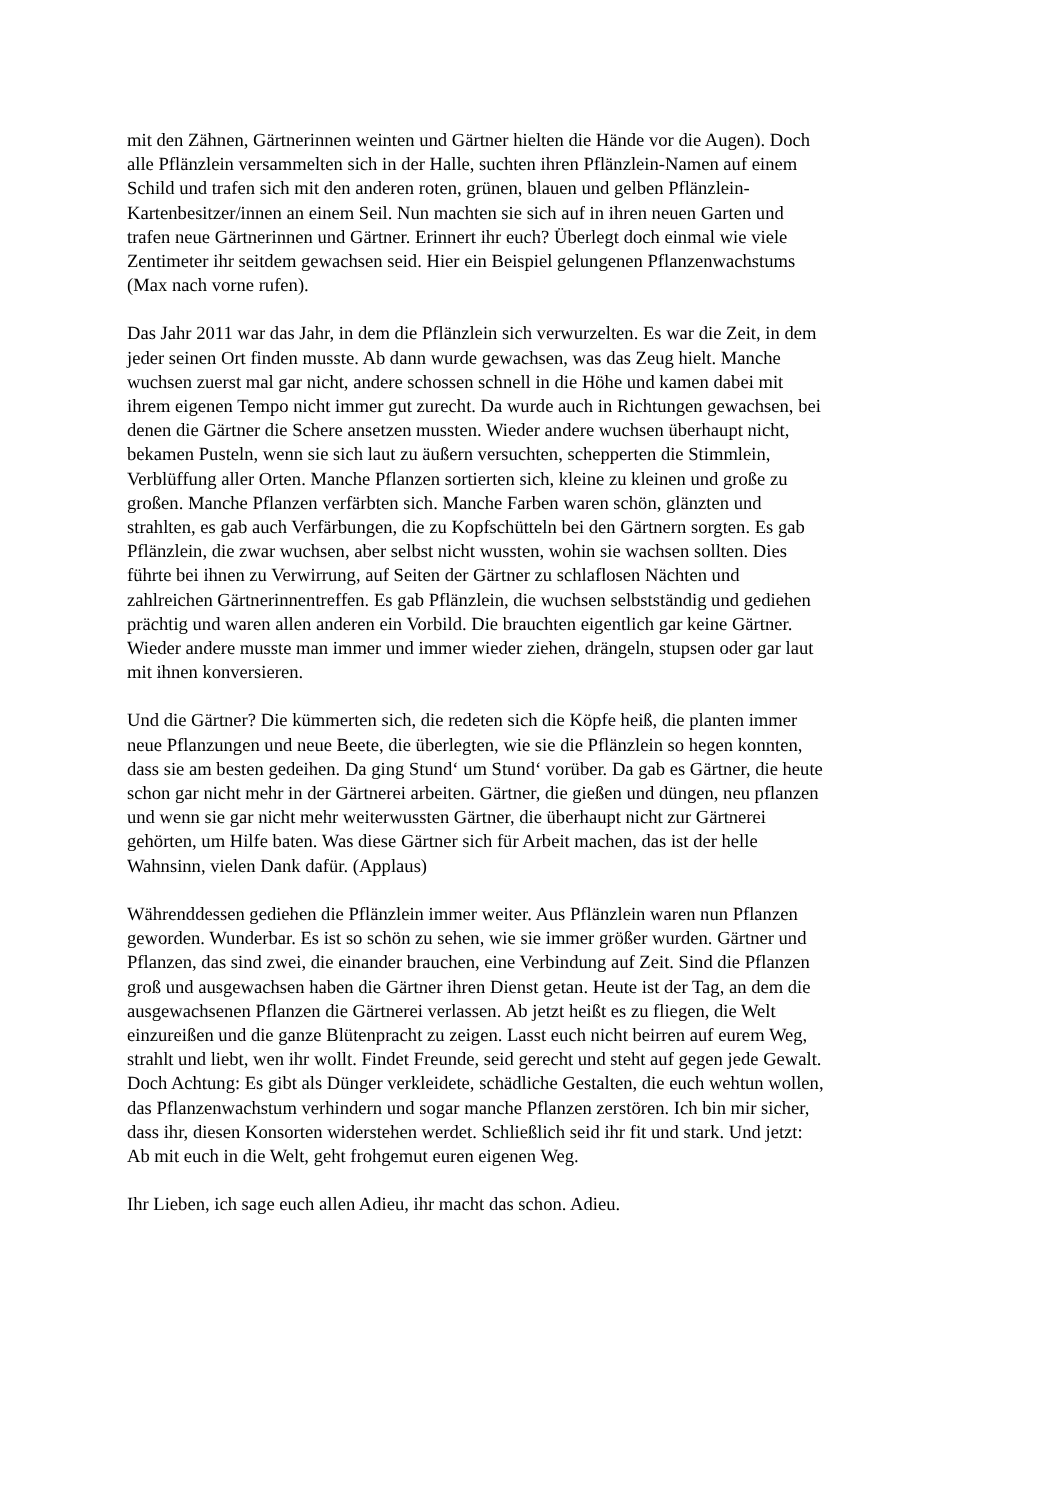mit den Zähnen, Gärtnerinnen weinten und Gärtner hielten die Hände vor die Augen). Doch alle Pflänzlein versammelten sich in der Halle, suchten ihren Pflänzlein-Namen auf einem Schild und trafen sich mit den anderen roten, grünen, blauen und gelben Pflänzlein- Kartenbesitzer/innen an einem Seil. Nun machten sie sich auf in ihren neuen Garten und trafen neue Gärtnerinnen und Gärtner. Erinnert ihr euch? Überlegt doch einmal wie viele Zentimeter ihr seitdem gewachsen seid. Hier ein Beispiel gelungenen Pflanzenwachstums (Max nach vorne rufen).
Das Jahr 2011 war das Jahr, in dem die Pflänzlein sich verwurzelten. Es war die Zeit, in dem jeder seinen Ort finden musste. Ab dann wurde gewachsen, was das Zeug hielt. Manche wuchsen zuerst mal gar nicht, andere schossen schnell in die Höhe und kamen dabei mit ihrem eigenen Tempo nicht immer gut zurecht. Da wurde auch in Richtungen gewachsen, bei denen die Gärtner die Schere ansetzen mussten. Wieder andere wuchsen überhaupt nicht, bekamen Pusteln, wenn sie sich laut zu äußern versuchten, schepperten die Stimmlein, Verblüffung aller Orten. Manche Pflanzen sortierten sich, kleine zu kleinen und große zu großen. Manche Pflanzen verfärbten sich. Manche Farben waren schön, glänzten und strahlten, es gab auch Verfärbungen, die zu Kopfschütteln bei den Gärtnern sorgten. Es gab Pflänzlein, die zwar wuchsen, aber selbst nicht wussten, wohin sie wachsen sollten. Dies führte bei ihnen zu Verwirrung, auf Seiten der Gärtner zu schlaflosen Nächten und zahlreichen Gärtnerinnentreffen. Es gab Pflänzlein, die wuchsen selbstständig und gediehen prächtig und waren allen anderen ein Vorbild. Die brauchten eigentlich gar keine Gärtner. Wieder andere musste man immer und immer wieder ziehen, drängeln, stupsen oder gar laut mit ihnen konversieren.
Und die Gärtner? Die kümmerten sich, die redeten sich die Köpfe heiß, die planten immer neue Pflanzungen und neue Beete, die überlegten, wie sie die Pflänzlein so hegen konnten, dass sie am besten gedeihen. Da ging Stund‘ um Stund‘ vorüber. Da gab es Gärtner, die heute schon gar nicht mehr in der Gärtnerei arbeiten. Gärtner, die gießen und düngen, neu pflanzen und wenn sie gar nicht mehr weiterwussten Gärtner, die überhaupt nicht zur Gärtnerei gehörten, um Hilfe baten. Was diese Gärtner sich für Arbeit machen, das ist der helle Wahnsinn, vielen Dank dafür. (Applaus)
Währenddessen gediehen die Pflänzlein immer weiter. Aus Pflänzlein waren nun Pflanzen geworden. Wunderbar. Es ist so schön zu sehen, wie sie immer größer wurden. Gärtner und Pflanzen, das sind zwei, die einander brauchen, eine Verbindung auf Zeit. Sind die Pflanzen groß und ausgewachsen haben die Gärtner ihren Dienst getan. Heute ist der Tag, an dem die ausgewachsenen Pflanzen die Gärtnerei verlassen. Ab jetzt heißt es zu fliegen, die Welt einzureißen und die ganze Blütenpracht zu zeigen. Lasst euch nicht beirren auf eurem Weg, strahlt und liebt, wen ihr wollt. Findet Freunde, seid gerecht und steht auf gegen jede Gewalt. Doch Achtung: Es gibt als Dünger verkleidete, schädliche Gestalten, die euch wehtun wollen, das Pflanzenwachstum verhindern und sogar manche Pflanzen zerstören. Ich bin mir sicher, dass ihr, diesen Konsorten widerstehen werdet. Schließlich seid ihr fit und stark. Und jetzt: Ab mit euch in die Welt, geht frohgemut euren eigenen Weg.
Ihr Lieben, ich sage euch allen Adieu, ihr macht das schon. Adieu.